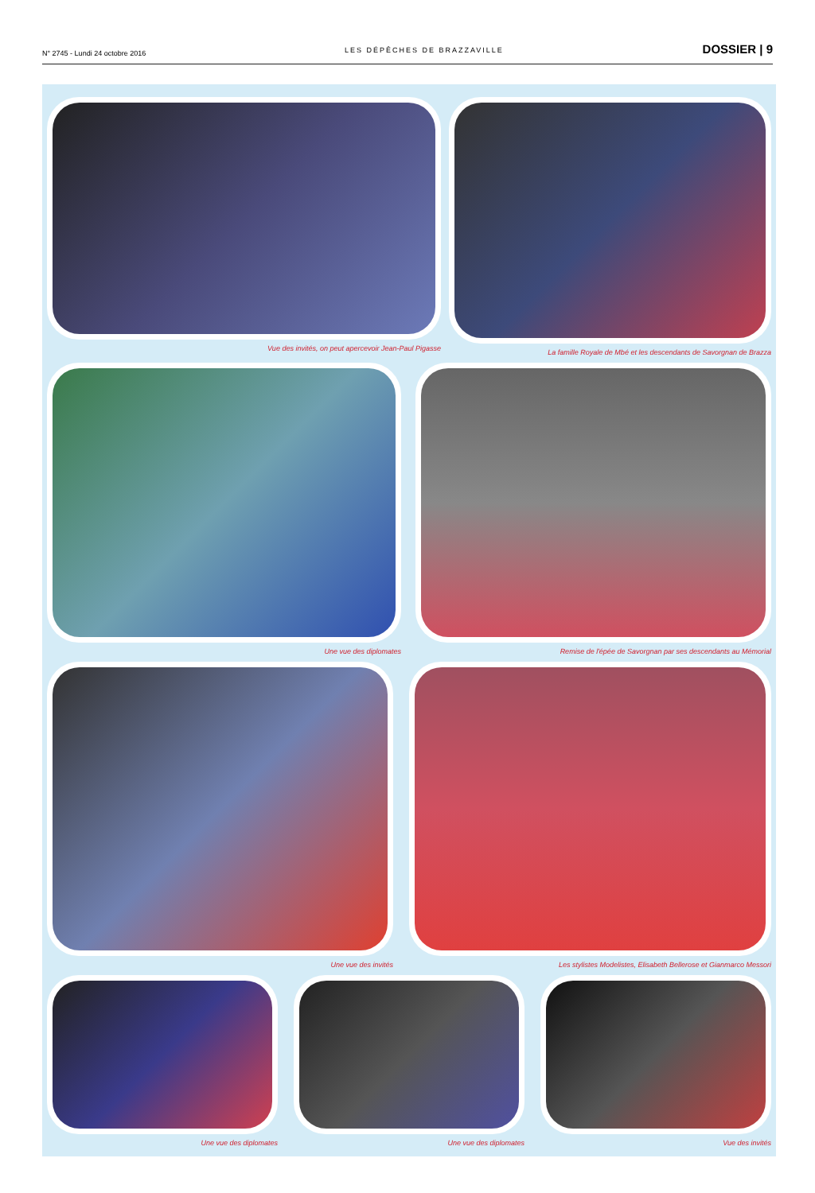N° 2745 - Lundi 24 octobre 2016 LES DÉPÊCHES DE BRAZZAVILLE DOSSIER | 9
Vue des invités, on peut apercevoir Jean-Paul Pigasse
La famille Royale de Mbé et les descendants de Savorgnan de Brazza
Une vue des diplomates Remise de l'épée de Savorgnan par ses descendants au Mémorial
Une vue des invités Les stylistes Modelistes, Elisabeth Bellerose et Gianmarco Messori
Une vue des diplomates Une vue des diplomates Vue des invités